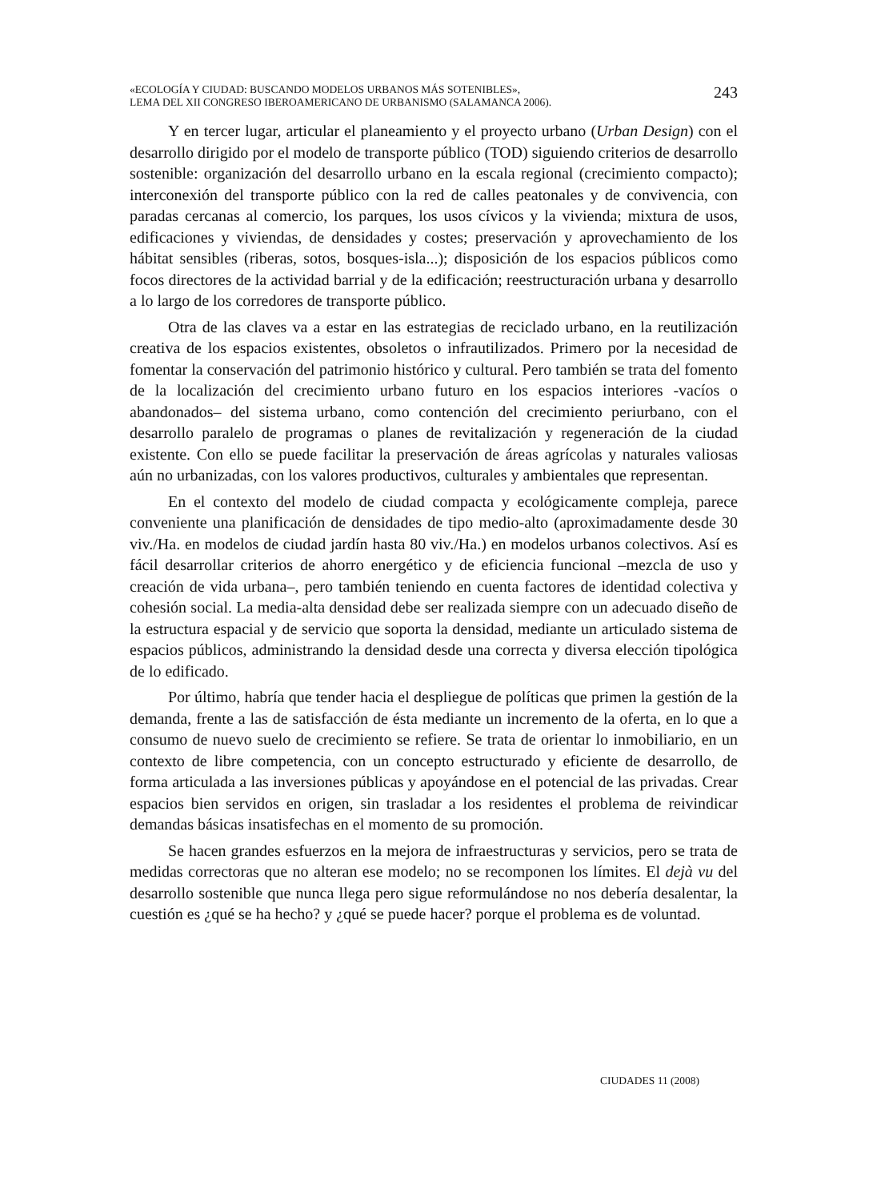«ECOLOGÍA Y CIUDAD: BUSCANDO MODELOS URBANOS MÁS SOTENIBLES»,
LEMA DEL XII CONGRESO IBEROAMERICANO DE URBANISMO (SALAMANCA 2006).
243
Y en tercer lugar, articular el planeamiento y el proyecto urbano (Urban Design) con el desarrollo dirigido por el modelo de transporte público (TOD) siguiendo criterios de desarrollo sostenible: organización del desarrollo urbano en la escala regional (crecimiento compacto); interconexión del transporte público con la red de calles peatonales y de convivencia, con paradas cercanas al comercio, los parques, los usos cívicos y la vivienda; mixtura de usos, edificaciones y viviendas, de densidades y costes; preservación y aprovechamiento de los hábitat sensibles (riberas, sotos, bosques-isla...); disposición de los espacios públicos como focos directores de la actividad barrial y de la edificación; reestructuración urbana y desarrollo a lo largo de los corredores de transporte público.
Otra de las claves va a estar en las estrategias de reciclado urbano, en la reutilización creativa de los espacios existentes, obsoletos o infrautilizados. Primero por la necesidad de fomentar la conservación del patrimonio histórico y cultural. Pero también se trata del fomento de la localización del crecimiento urbano futuro en los espacios interiores -vacíos o abandonados– del sistema urbano, como contención del crecimiento periurbano, con el desarrollo paralelo de programas o planes de revitalización y regeneración de la ciudad existente. Con ello se puede facilitar la preservación de áreas agrícolas y naturales valiosas aún no urbanizadas, con los valores productivos, culturales y ambientales que representan.
En el contexto del modelo de ciudad compacta y ecológicamente compleja, parece conveniente una planificación de densidades de tipo medio-alto (aproximadamente desde 30 viv./Ha. en modelos de ciudad jardín hasta 80 viv./Ha.) en modelos urbanos colectivos. Así es fácil desarrollar criterios de ahorro energético y de eficiencia funcional –mezcla de uso y creación de vida urbana–, pero también teniendo en cuenta factores de identidad colectiva y cohesión social. La media-alta densidad debe ser realizada siempre con un adecuado diseño de la estructura espacial y de servicio que soporta la densidad, mediante un articulado sistema de espacios públicos, administrando la densidad desde una correcta y diversa elección tipológica de lo edificado.
Por último, habría que tender hacia el despliegue de políticas que primen la gestión de la demanda, frente a las de satisfacción de ésta mediante un incremento de la oferta, en lo que a consumo de nuevo suelo de crecimiento se refiere. Se trata de orientar lo inmobiliario, en un contexto de libre competencia, con un concepto estructurado y eficiente de desarrollo, de forma articulada a las inversiones públicas y apoyándose en el potencial de las privadas. Crear espacios bien servidos en origen, sin trasladar a los residentes el problema de reivindicar demandas básicas insatisfechas en el momento de su promoción.
Se hacen grandes esfuerzos en la mejora de infraestructuras y servicios, pero se trata de medidas correctoras que no alteran ese modelo; no se recomponen los límites. El dejà vu del desarrollo sostenible que nunca llega pero sigue reformulándose no nos debería desalentar, la cuestión es ¿qué se ha hecho? y ¿qué se puede hacer? porque el problema es de voluntad.
CIUDADES 11 (2008)